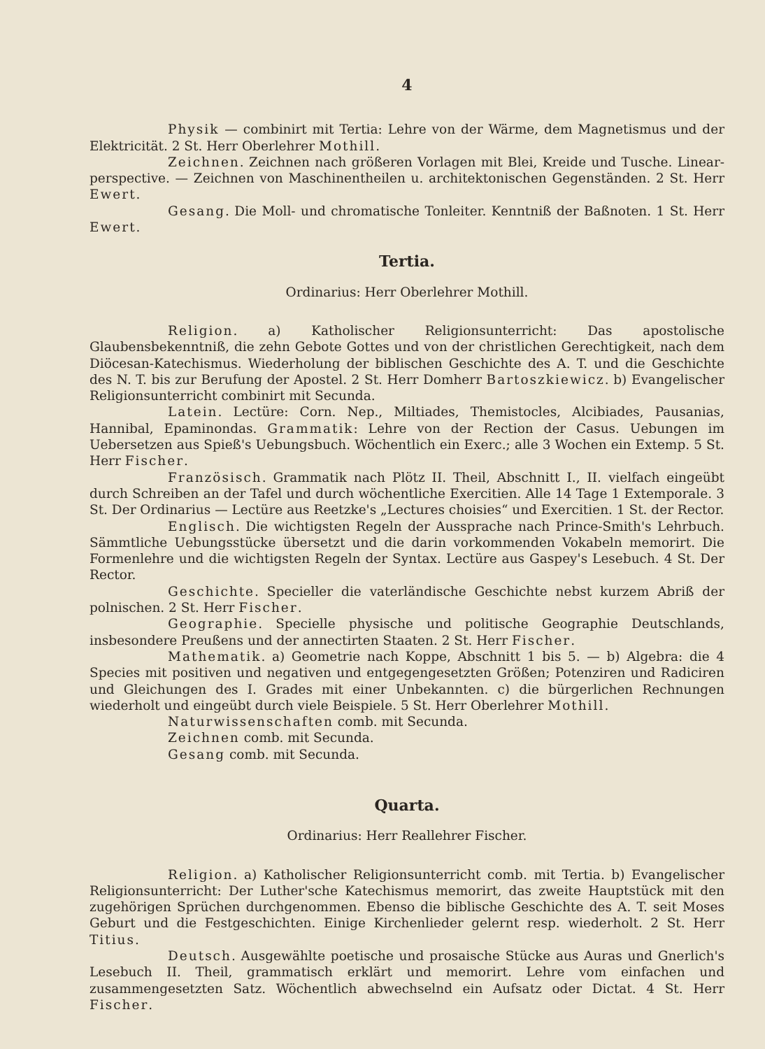4
Physik — combinirt mit Tertia: Lehre von der Wärme, dem Magnetismus und der Elektricität. 2 St. Herr Oberlehrer Mothill.
Zeichnen. Zeichnen nach größeren Vorlagen mit Blei, Kreide und Tusche. Linear-perspective. — Zeichnen von Maschinentheilen u. architektonischen Gegenständen. 2 St. Herr Ewert.
Gesang. Die Moll- und chromatische Tonleiter. Kenntniß der Baßnoten. 1 St. Herr Ewert.
Tertia.
Ordinarius: Herr Oberlehrer Mothill.
Religion. a) Katholischer Religionsunterricht: Das apostolische Glaubensbekenntniß, die zehn Gebote Gottes und von der christlichen Gerechtigkeit, nach dem Diöcesan-Katechismus. Wiederholung der biblischen Geschichte des A. T. und die Geschichte des N. T. bis zur Berufung der Apostel. 2 St. Herr Domherr Bartoszkiewicz. b) Evangelischer Religionsunterricht combinirt mit Secunda.
Latein. Lectüre: Corn. Nep., Miltiades, Themistocles, Alcibiades, Pausanias, Hannibal, Epaminondas. Grammatik: Lehre von der Rection der Casus. Uebungen im Uebersetzen aus Spieß's Uebungsbuch. Wöchentlich ein Exerc.; alle 3 Wochen ein Extemp. 5 St. Herr Fischer.
Französisch. Grammatik nach Plötz II. Theil, Abschnitt I., II. vielfach eingeübt durch Schreiben an der Tafel und durch wöchentliche Exercitien. Alle 14 Tage 1 Extemporale. 3 St. Der Ordinarius — Lectüre aus Reetzke's „Lectures choisies“ und Exercitien. 1 St. der Rector.
Englisch. Die wichtigsten Regeln der Aussprache nach Prince-Smith's Lehrbuch. Sämmtliche Uebungsstücke übersetzt und die darin vorkommenden Vokabeln memorirt. Die Formenlehre und die wichtigsten Regeln der Syntax. Lectüre aus Gaspey's Lesebuch. 4 St. Der Rector.
Geschichte. Specieller die vaterländische Geschichte nebst kurzem Abriß der polnischen. 2 St. Herr Fischer.
Geographie. Specielle physische und politische Geographie Deutschlands, insbesondere Preußens und der annectirten Staaten. 2 St. Herr Fischer.
Mathematik. a) Geometrie nach Koppe, Abschnitt 1 bis 5. — b) Algebra: die 4 Species mit positiven und negativen und entgegengesetzten Größen; Potenziren und Radiciren und Gleichungen des I. Grades mit einer Unbekannten. c) die bürgerlichen Rechnungen wiederholt und eingeübt durch viele Beispiele. 5 St. Herr Oberlehrer Mothill.
Naturwissenschaften comb. mit Secunda.
Zeichnen comb. mit Secunda.
Gesang comb. mit Secunda.
Quarta.
Ordinarius: Herr Reallehrer Fischer.
Religion. a) Katholischer Religionsunterricht comb. mit Tertia. b) Evangelischer Religionsunterricht: Der Luther'sche Katechismus memorirt, das zweite Hauptstück mit den zugehörigen Sprüchen durchgenommen. Ebenso die biblische Geschichte des A. T. seit Moses Geburt und die Festgeschichten. Einige Kirchenlieder gelernt resp. wiederholt. 2 St. Herr Titius.
Deutsch. Ausgewählte poetische und prosaische Stücke aus Auras und Gnerlich's Lesebuch II. Theil, grammatisch erklärt und memorirt. Lehre vom einfachen und zusammengesetzten Satz. Wöchentlich abwechselnd ein Aufsatz oder Dictat. 4 St. Herr Fischer.